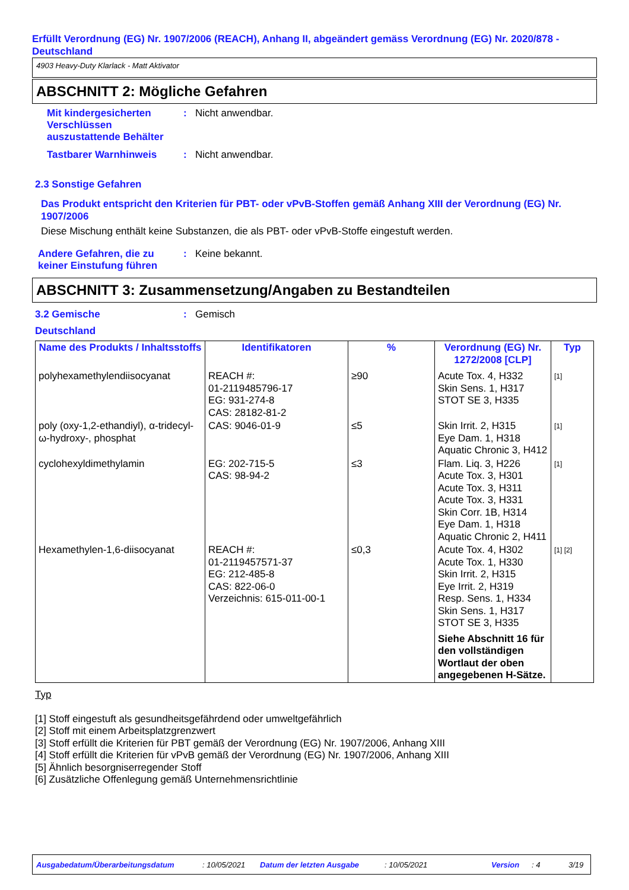Erfüllt Verordnung (EG) Nr. 1907/2006 (REACH), Anhang II, abgeändert gemäss Verordnung (EG) Nr. 2020/878 - Deutschland
4903 Heavy-Duty Klarlack - Matt Aktivator
ABSCHNITT 2: Mögliche Gefahren
Mit kindergesicherten Verschlüssen auszustattende Behälter
: Nicht anwendbar.
Tastbarer Warnhinweis : Nicht anwendbar.
2.3 Sonstige Gefahren
Das Produkt entspricht den Kriterien für PBT- oder vPvB-Stoffen gemäß Anhang XIII der Verordnung (EG) Nr. 1907/2006
Diese Mischung enthält keine Substanzen, die als PBT- oder vPvB-Stoffe eingestuft werden.
Andere Gefahren, die zu keiner Einstufung führen
: Keine bekannt.
ABSCHNITT 3: Zusammensetzung/Angaben zu Bestandteilen
3.2 Gemische : Gemisch
Deutschland
| Name des Produkts / Inhaltsstoffs | Identifikatoren | % | Verordnung (EG) Nr. 1272/2008 [CLP] | Typ |
| --- | --- | --- | --- | --- |
| polyhexamethylendiisocyanat | REACH #: 01-2119485796-17 EG: 931-274-8 CAS: 28182-81-2 | ≥90 | Acute Tox. 4, H332 Skin Sens. 1, H317 STOT SE 3, H335 | [1] |
| poly (oxy-1,2-ethandiyl), α-tridecyl-ω-hydroxy-, phosphat | CAS: 9046-01-9 | ≤5 | Skin Irrit. 2, H315 Eye Dam. 1, H318 Aquatic Chronic 3, H412 | [1] |
| cyclohexyldimethylamin | EG: 202-715-5 CAS: 98-94-2 | ≤3 | Flam. Liq. 3, H226 Acute Tox. 3, H301 Acute Tox. 3, H311 Acute Tox. 3, H331 Skin Corr. 1B, H314 Eye Dam. 1, H318 Aquatic Chronic 2, H411 | [1] |
| Hexamethylen-1,6-diisocyanat | REACH #: 01-2119457571-37 EG: 212-485-8 CAS: 822-06-0 Verzeichnis: 615-011-00-1 | ≤0,3 | Acute Tox. 4, H302 Acute Tox. 1, H330 Skin Irrit. 2, H315 Eye Irrit. 2, H319 Resp. Sens. 1, H334 Skin Sens. 1, H317 STOT SE 3, H335 Siehe Abschnitt 16 für den vollständigen Wortlaut der oben angegebenen H-Sätze. | [1] [2] |
Typ
[1] Stoff eingestuft als gesundheitsgefährdend oder umweltgefährlich
[2] Stoff mit einem Arbeitsplatzgrenzwert
[3] Stoff erfüllt die Kriterien für PBT gemäß der Verordnung (EG) Nr. 1907/2006, Anhang XIII
[4] Stoff erfüllt die Kriterien für vPvB gemäß der Verordnung (EG) Nr. 1907/2006, Anhang XIII
[5] Ähnlich besorgniserregender Stoff
[6] Zusätzliche Offenlegung gemäß Unternehmensrichtlinie
Ausgabedatum/Überarbeitungsdatum: 10/05/2021 Datum der letzten Ausgabe: 10/05/2021 Version: 4 3/19